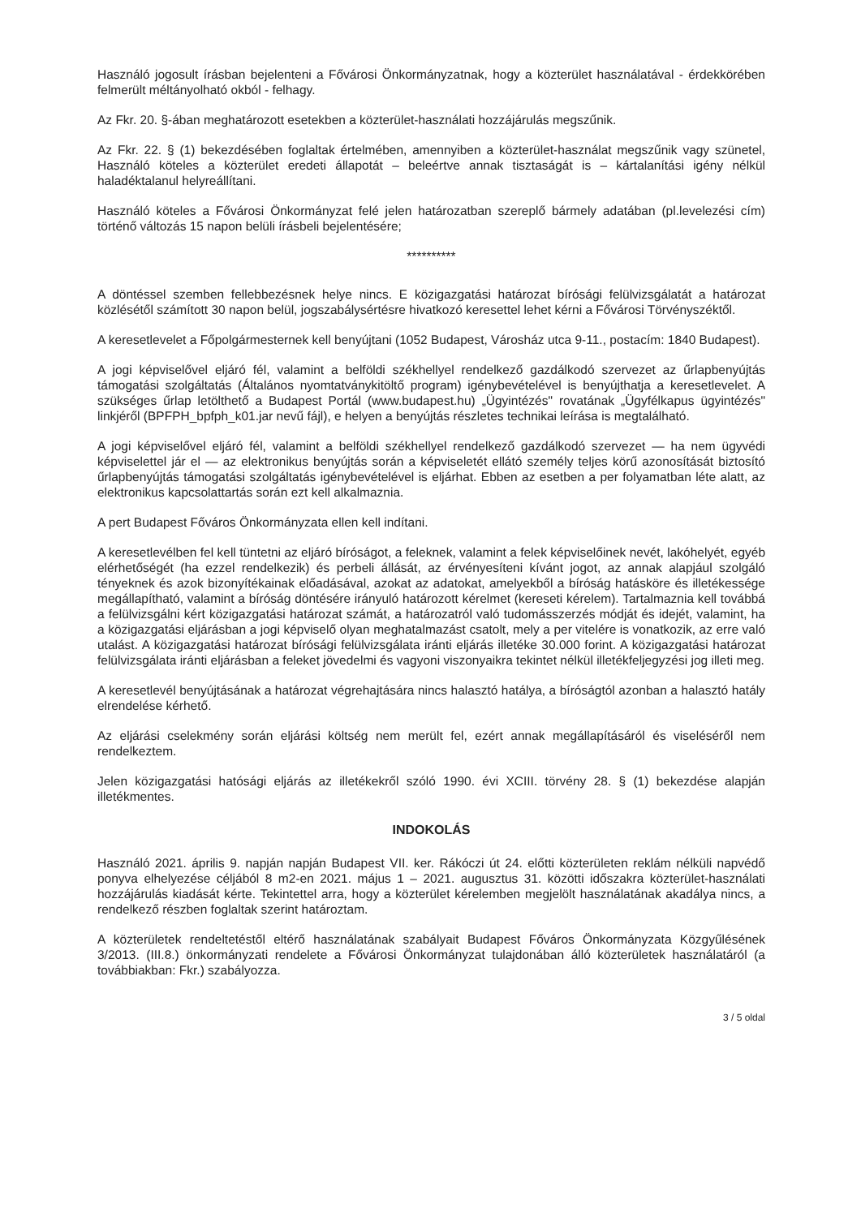Használó jogosult írásban bejelenteni a Fővárosi Önkormányzatnak, hogy a közterület használatával - érdekkörében felmerült méltányolható okból - felhagy.
Az Fkr. 20. §-ában meghatározott esetekben a közterület-használati hozzájárulás megszűnik.
Az Fkr. 22. § (1) bekezdésében foglaltak értelmében, amennyiben a közterület-használat megszűnik vagy szünetel, Használó köteles a közterület eredeti állapotát – beleértve annak tisztaságát is – kártalanítási igény nélkül haladéktalanul helyreállítani.
Használó köteles a Fővárosi Önkormányzat felé jelen határozatban szereplő bármely adatában (pl.levelezési cím) történő változás 15 napon belüli írásbeli bejelentésére;
**********
A döntéssel szemben fellebbezésnek helye nincs. E közigazgatási határozat bírósági felülvizsgálatát a határozat közlésétől számított 30 napon belül, jogszabálysértésre hivatkozó keresettel lehet kérni a Fővárosi Törvényszéktől.
A keresetlevelet a Főpolgármesternek kell benyújtani (1052 Budapest, Városház utca 9-11., postacím: 1840 Budapest).
A jogi képviselővel eljáró fél, valamint a belföldi székhellyel rendelkező gazdálkodó szervezet az űrlapbenyújtás támogatási szolgáltatás (Általános nyomtatványkitöltő program) igénybevételével is benyújthatja a keresetlevelet. A szükséges űrlap letölthető a Budapest Portál (www.budapest.hu) „Ügyintézés" rovatának „Ügyfélkapus ügyintézés" linkjéről (BPFPH_bpfph_k01.jar nevű fájl), e helyen a benyújtás részletes technikai leírása is megtalálható.
A jogi képviselővel eljáró fél, valamint a belföldi székhellyel rendelkező gazdálkodó szervezet — ha nem ügyvédi képviselettel jár el — az elektronikus benyújtás során a képviseletét ellátó személy teljes körű azonosítását biztosító űrlapbenyújtás támogatási szolgáltatás igénybevételével is eljárhat. Ebben az esetben a per folyamatban léte alatt, az elektronikus kapcsolattartás során ezt kell alkalmaznia.
A pert Budapest Főváros Önkormányzata ellen kell indítani.
A keresetlevélben fel kell tüntetni az eljáró bíróságot, a feleknek, valamint a felek képviselőinek nevét, lakóhelyét, egyéb elérhetőségét (ha ezzel rendelkezik) és perbeli állását, az érvényesíteni kívánt jogot, az annak alapjául szolgáló tényeknek és azok bizonyítékainak előadásával, azokat az adatokat, amelyekből a bíróság hatásköre és illetékessége megállapítható, valamint a bíróság döntésére irányuló határozott kérelmet (kereseti kérelem). Tartalmaznia kell továbbá a felülvizsgálni kért közigazgatási határozat számát, a határozatról való tudomásszerzés módját és idejét, valamint, ha a közigazgatási eljárásban a jogi képviselő olyan meghatalmazást csatolt, mely a per vitelére is vonatkozik, az erre való utalást. A közigazgatási határozat bírósági felülvizsgálata iránti eljárás illetéke 30.000 forint. A közigazgatási határozat felülvizsgálata iránti eljárásban a feleket jövedelmi és vagyoni viszonyaikra tekintet nélkül illetékfeljegyzési jog illeti meg.
A keresetlevél benyújtásának a határozat végrehajtására nincs halasztó hatálya, a bíróságtól azonban a halasztó hatály elrendelése kérhető.
Az eljárási cselekmény során eljárási költség nem merült fel, ezért annak megállapításáról és viseléséről nem rendelkeztem.
Jelen közigazgatási hatósági eljárás az illetékekről szóló 1990. évi XCIII. törvény 28. § (1) bekezdése alapján illetékmentes.
INDOKOLÁS
Használó 2021. április 9. napján napján Budapest VII. ker. Rákóczi út 24. előtti közterületen reklám nélküli napvédő ponyva elhelyezése céljából 8 m2-en 2021. május 1 – 2021. augusztus 31. közötti időszakra közterület-használati hozzájárulás kiadását kérte. Tekintettel arra, hogy a közterület kérelemben megjelölt használatának akadálya nincs, a rendelkező részben foglaltak szerint határoztam.
A közterületek rendeltetéstől eltérő használatának szabályait Budapest Főváros Önkormányzata Közgyűlésének 3/2013. (III.8.) önkormányzati rendelete a Fővárosi Önkormányzat tulajdonában álló közterületek használatáról (a továbbiakban: Fkr.) szabályozza.
3 / 5 oldal